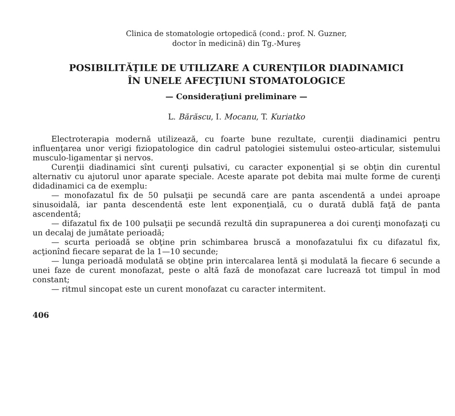Clinica de stomatologie ortopedică (cond.: prof. N. Guzner,
doctor în medicină) din Tg.-Mureş
POSIBILITĂŢILE DE UTILIZARE A CURENŢILOR DIADINAMICI
ÎN UNELE AFECŢIUNI STOMATOLOGICE
— Consideraţiuni preliminare —
L. Bărăscu, I. Mocanu, T. Kuriatko
Electroterapia modernă utilizează, cu foarte bune rezultate, curenţii diadinamici pentru influenţarea unor verigi fiziopatologice din cadrul patologiei sistemului osteo-articular, sistemului musculo-ligamentar şi nervos.
Curenţii diadinamici sînt curenţi pulsativi, cu caracter exponenţial şi se obţin din curentul alternativ cu ajutorul unor aparate speciale. Aceste aparate pot debita mai multe forme de curenţi didadinamici ca de exemplu:
— monofazatul fix de 50 pulsaţii pe secundă care are panta ascendentă a undei aproape sinusoidală, iar panta descendentă este lent exponenţială, cu o durată dublă faţă de panta ascendentă;
— difazatul fix de 100 pulsaţii pe secundă rezultă din suprapunerea a doi curenţi monofazaţi cu un decalaj de jumătate perioadă;
— scurta perioadă se obţine prin schimbarea bruscă a monofazatului fix cu difazatul fix, acţionînd fiecare separat de la 1—10 secunde;
— lunga perioadă modulată se obţine prin intercalarea lentă şi modulată la fiecare 6 secunde a unei faze de curent monofazat, peste o altă fază de monofazat care lucrează tot timpul în mod constant;
— ritmul sincopat este un curent monofazat cu caracter intermitent.
406